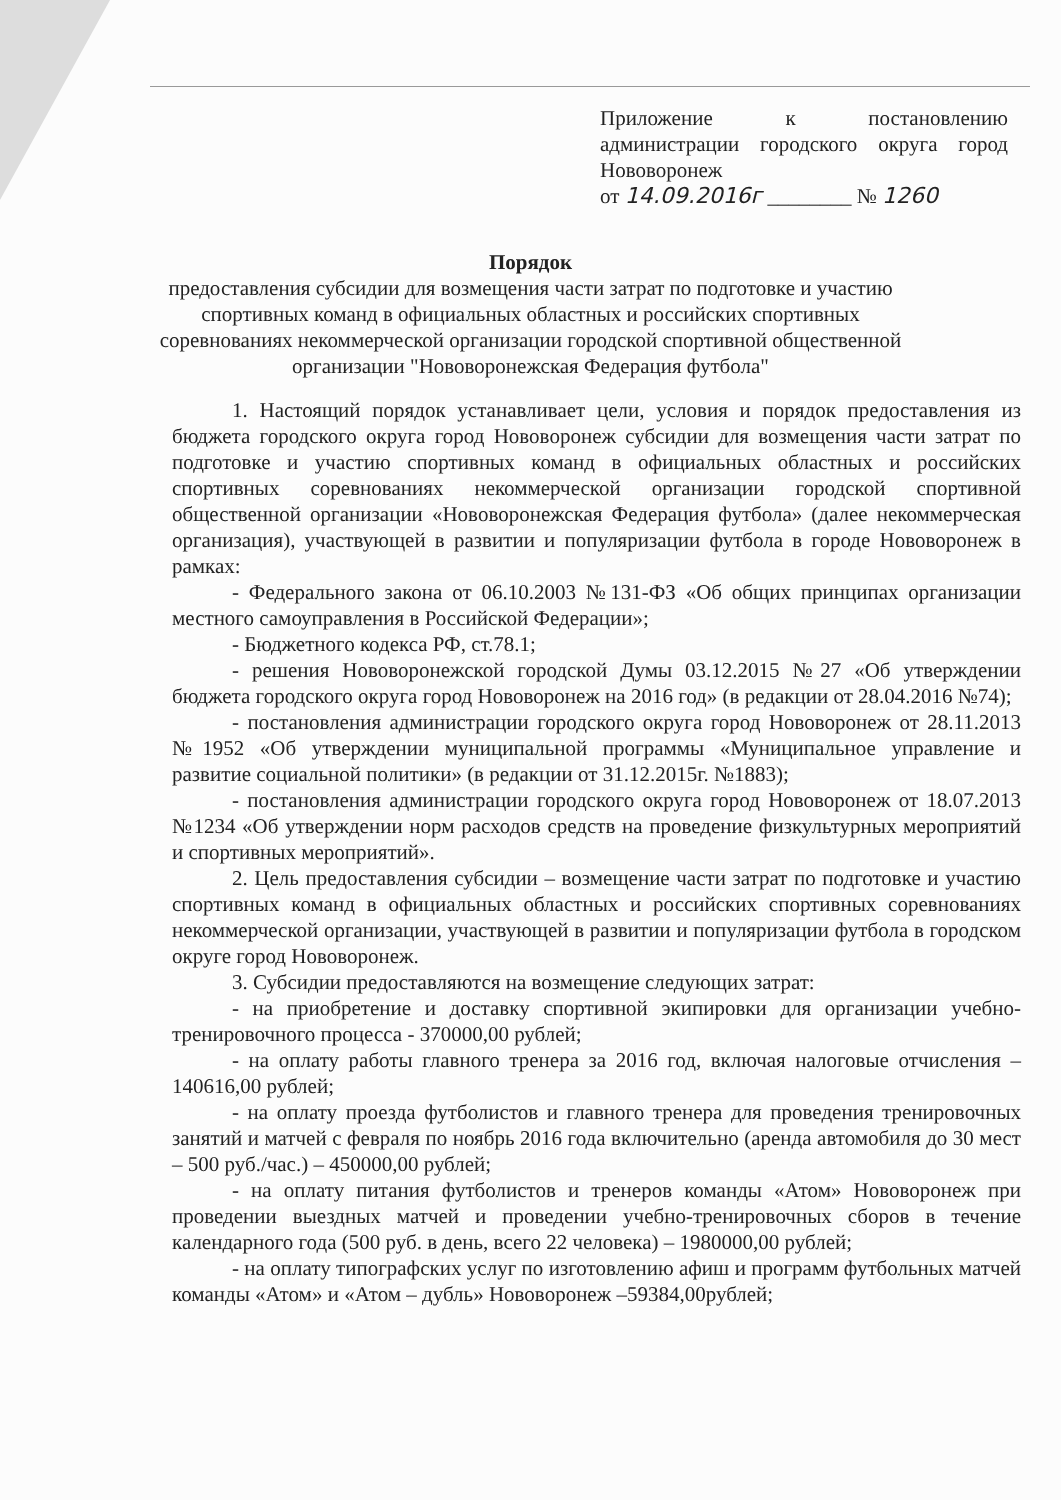Приложение к постановлению администрации городского округа город Нововоронеж
от 14.09.2016г ________ № 1260
Порядок
предоставления субсидии для возмещения части затрат по подготовке и участию
спортивных команд в официальных областных и российских спортивных
соревнованиях некоммерческой организации городской спортивной общественной
организации "Нововоронежская Федерация футбола"
1. Настоящий порядок устанавливает цели, условия и порядок предоставления из бюджета городского округа город Нововоронеж субсидии для возмещения части затрат по подготовке и участию спортивных команд в официальных областных и российских спортивных соревнованиях некоммерческой организации городской спортивной общественной организации «Нововоронежская Федерация футбола» (далее некоммерческая организация), участвующей в развитии и популяризации футбола в городе Нововоронеж в рамках:
- Федерального закона от 06.10.2003 №131-ФЗ «Об общих принципах организации местного самоуправления в Российской Федерации»;
- Бюджетного кодекса РФ, ст.78.1;
- решения Нововоронежской городской Думы 03.12.2015 №27 «Об утверждении бюджета городского округа город Нововоронеж на 2016 год» (в редакции от 28.04.2016 №74);
- постановления администрации городского округа город Нововоронеж от 28.11.2013 №1952 «Об утверждении муниципальной программы «Муниципальное управление и развитие социальной политики» (в редакции от 31.12.2015г. №1883);
- постановления администрации городского округа город Нововоронеж от 18.07.2013 №1234 «Об утверждении норм расходов средств на проведение физкультурных мероприятий и спортивных мероприятий».
2. Цель предоставления субсидии – возмещение части затрат по подготовке и участию спортивных команд в официальных областных и российских спортивных соревнованиях некоммерческой организации, участвующей в развитии и популяризации футбола в городском округе город Нововоронеж.
3. Субсидии предоставляются на возмещение следующих затрат:
- на приобретение и доставку спортивной экипировки для организации учебно-тренировочного процесса - 370000,00 рублей;
- на оплату работы главного тренера за 2016 год, включая налоговые отчисления – 140616,00 рублей;
- на оплату проезда футболистов и главного тренера для проведения тренировочных занятий и матчей с февраля по ноябрь 2016 года включительно (аренда автомобиля до 30 мест – 500 руб./час.) – 450000,00 рублей;
- на оплату питания футболистов и тренеров команды «Атом» Нововоронеж при проведении выездных матчей и проведении учебно-тренировочных сборов в течение календарного года (500 руб. в день, всего 22 человека) – 1980000,00 рублей;
- на оплату типографских услуг по изготовлению афиш и программ футбольных матчей команды «Атом» и «Атом – дубль» Нововоронеж –59384,00рублей;